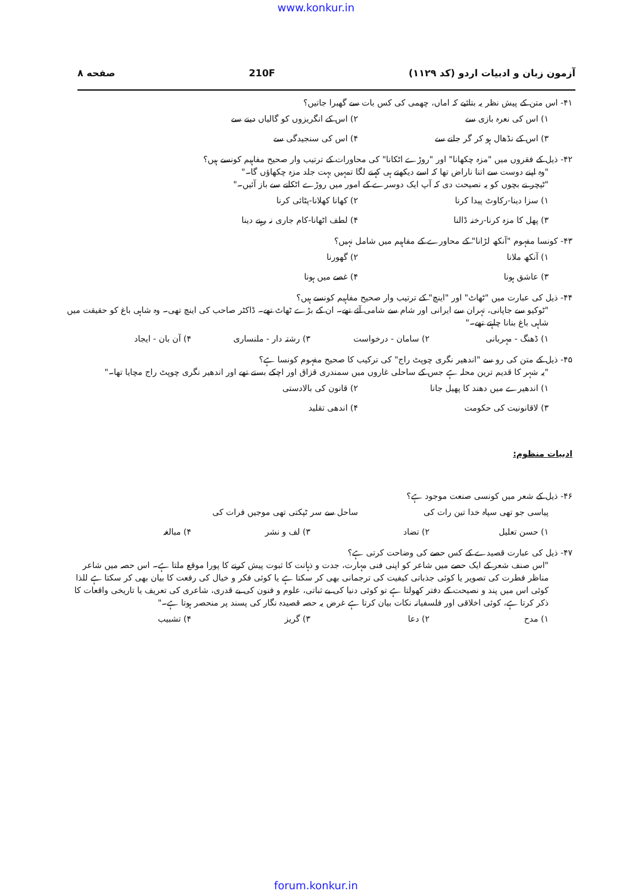www.konkur.in
آزمون زبان و ادبیات اردو (کد ۱۱۲۹) 210F صفحه ۸
۴۱- اس متن کے پیش نظر یہ بتائیے کہ اماں، چھمی کی کس بات سے گھبرا جاتیں؟
۱) اس کی نعرہ بازی سے
۲) اس کے انگریزوں کو گالیاں دینے سے
۳) اس کے نڈھال ہو کر گر جانے سے
۴) اس کی سنجیدگی سے
۴۲- ذیل کے فقروں میں "مزہ چکھانا" اور "روڑے اٹکانا" کی محاورات کے ترتیب وار صحیح مفاہیم کونسے ہیں؟
"وہ اپنے دوست سے اتنا ناراض تھا کہ اسے دیکھتے ہی کہنے لگا تمہیں بہت جلد مزہ چکھاؤں گا۔"
"ٹیچر نے بچوں کو یہ نصیحت دی کہ آپ ایک دوسرے کے امور میں روڑے اٹکانے سے باز آئیں۔"
۱) سزا دینا-رکاوٹ پیدا کرنا
۲) کھانا کھلانا-پٹائی کرنا
۳) پھل کا مزہ کرنا-رخنہ ڈالنا
۴) لطف اٹھانا-کام جاری نہ رہنے دینا
۴۳- کونسا مفہوم "آنکھ لڑانا" کے محاورے کے مفاہیم میں شامل نہیں؟
۱) آنکھ ملانا
۲) گھورنا
۳) عاشق ہونا
۴) غصے میں ہونا
۴۴- ذیل کی عبارت میں "ٹھاٹ" اور "اینچ" کے ترتیب وار صحیح مفاہیم کونسے ہیں؟
"ٹوکیو سے جاپانی، تہران سے ایرانی اور شام سے شامی آئے تھے۔ ان کے بڑے ٹھاٹ تھے۔ ڈاکٹر صاحب کی اینچ تھی۔ وہ شاہی باغ کو حقیقت میں شاہی باغ بنانا چاہتے تھے۔"
۱) ڈھنگ - مہربانی
۲) سامان - درخواست
۳) رشتہ دار - ملنساری
۴) آن بان - ایجاد
۴۵- ذیل کے متن کی رو سے "اندھیر نگری چوپٹ راج" کی ترکیب کا صحیح مفہوم کونسا ہے؟
"یہ شہر کا قدیم ترین محلہ ہے جس کے ساحلی غاروں میں سمندری قزاق اور اچکے بستے تھے اور اندھیر نگری چوپٹ راج مچایا تھا۔"
۱) اندھیرے میں دھند کا پھیل جانا
۲) قانون کی بالادستی
۳) لاقانونیت کی حکومت
۴) اندھی تقلید
ادبیات منظوم:
۴۶- ذیل کے شعر میں کونسی صنعت موجود ہے؟
پیاسی جو تھی سپاہ خدا تین رات کی
ساحل سے سر ٹپکتی تھی موجیں فرات کی
۱) حسن تعلیل
۲) تضاد
۳) لف و نشر
۴) مبالغہ
۴۷- ذیل کی عبارت قصیدے کے کس حصے کی وضاحت کرتی ہے؟
"اس صنف شعر کے ایک حصے میں شاعر کو اپنی فنی مہارت، جدت و ذہانت کا ثبوت پیش کرنے کا پورا موقع ملتا ہے۔ اس حصہ میں شاعر مناظر فطرت کی تصویر یا کوئی جذباتی کیفیت کی ترجمانی بھی کر سکتا ہے یا کوئی فکر و خیال کی رفعت کا بیان بھی کر سکتا ہے للذا کوئی اس میں پند و نصیحت کے دفتر کھولتا ہے تو کوئی دنیا کی بے ثباتی، علوم و فنون کی بے قدری، شاعری کی تعریف یا تاریخی واقعات کا ذکر کرتا ہے، کوئی اخلاقی اور فلسفیانہ نکات بیان کرتا ہے غرض یہ حصہ قصیدہ نگار کی پسند پر منحصر ہوتا ہے۔"
۱) مدح
۲) دعا
۳) گریز
۴) تشبیب
forum.konkur.in